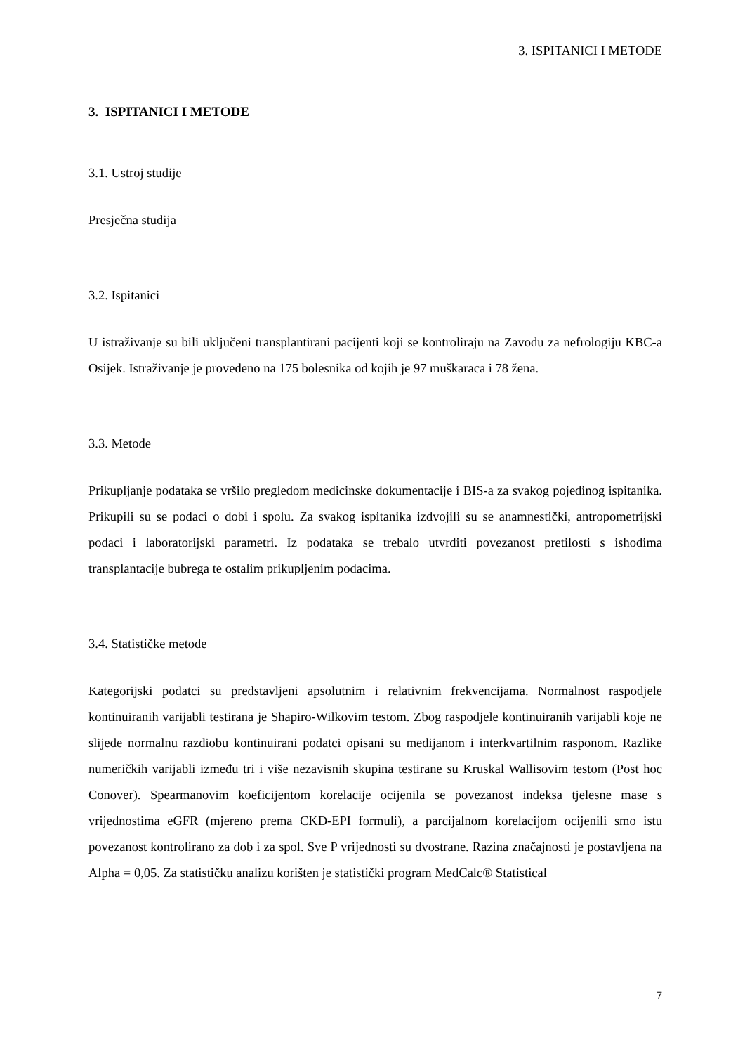3. ISPITANICI I METODE
3. ISPITANICI I METODE
3.1. Ustroj studije
Presječna studija
3.2. Ispitanici
U istraživanje su bili uključeni transplantirani pacijenti koji se kontroliraju na Zavodu za nefrologiju KBC-a Osijek. Istraživanje je provedeno na 175 bolesnika od kojih je 97 muškaraca i 78 žena.
3.3. Metode
Prikupljanje podataka se vršilo pregledom medicinske dokumentacije i BIS-a za svakog pojedinog ispitanika. Prikupili su se podaci o dobi i spolu. Za svakog ispitanika izdvojili su se anamnestički, antropometrijski podaci i laboratorijski parametri. Iz podataka se trebalo utvrditi povezanost pretilosti s ishodima transplantacije bubrega te ostalim prikupljenim podacima.
3.4. Statističke metode
Kategorijski podatci su predstavljeni apsolutnim i relativnim frekvencijama. Normalnost raspodjele kontinuiranih varijabli testirana je Shapiro-Wilkovim testom. Zbog raspodjele kontinuiranih varijabli koje ne slijede normalnu razdiobu kontinuirani podatci opisani su medijanom i interkvartilnim rasponom. Razlike numeričkih varijabli između tri i više nezavisnih skupina testirane su Kruskal Wallisovim testom (Post hoc Conover). Spearmanovim koeficijentom korelacije ocijenila se povezanost indeksa tjelesne mase s vrijednostima eGFR (mjereno prema CKD-EPI formuli), a parcijalnom korelacijom ocijenili smo istu povezanost kontrolirano za dob i za spol. Sve P vrijednosti su dvostrane. Razina značajnosti je postavljena na Alpha = 0,05. Za statističku analizu korišten je statistički program MedCalc® Statistical
7